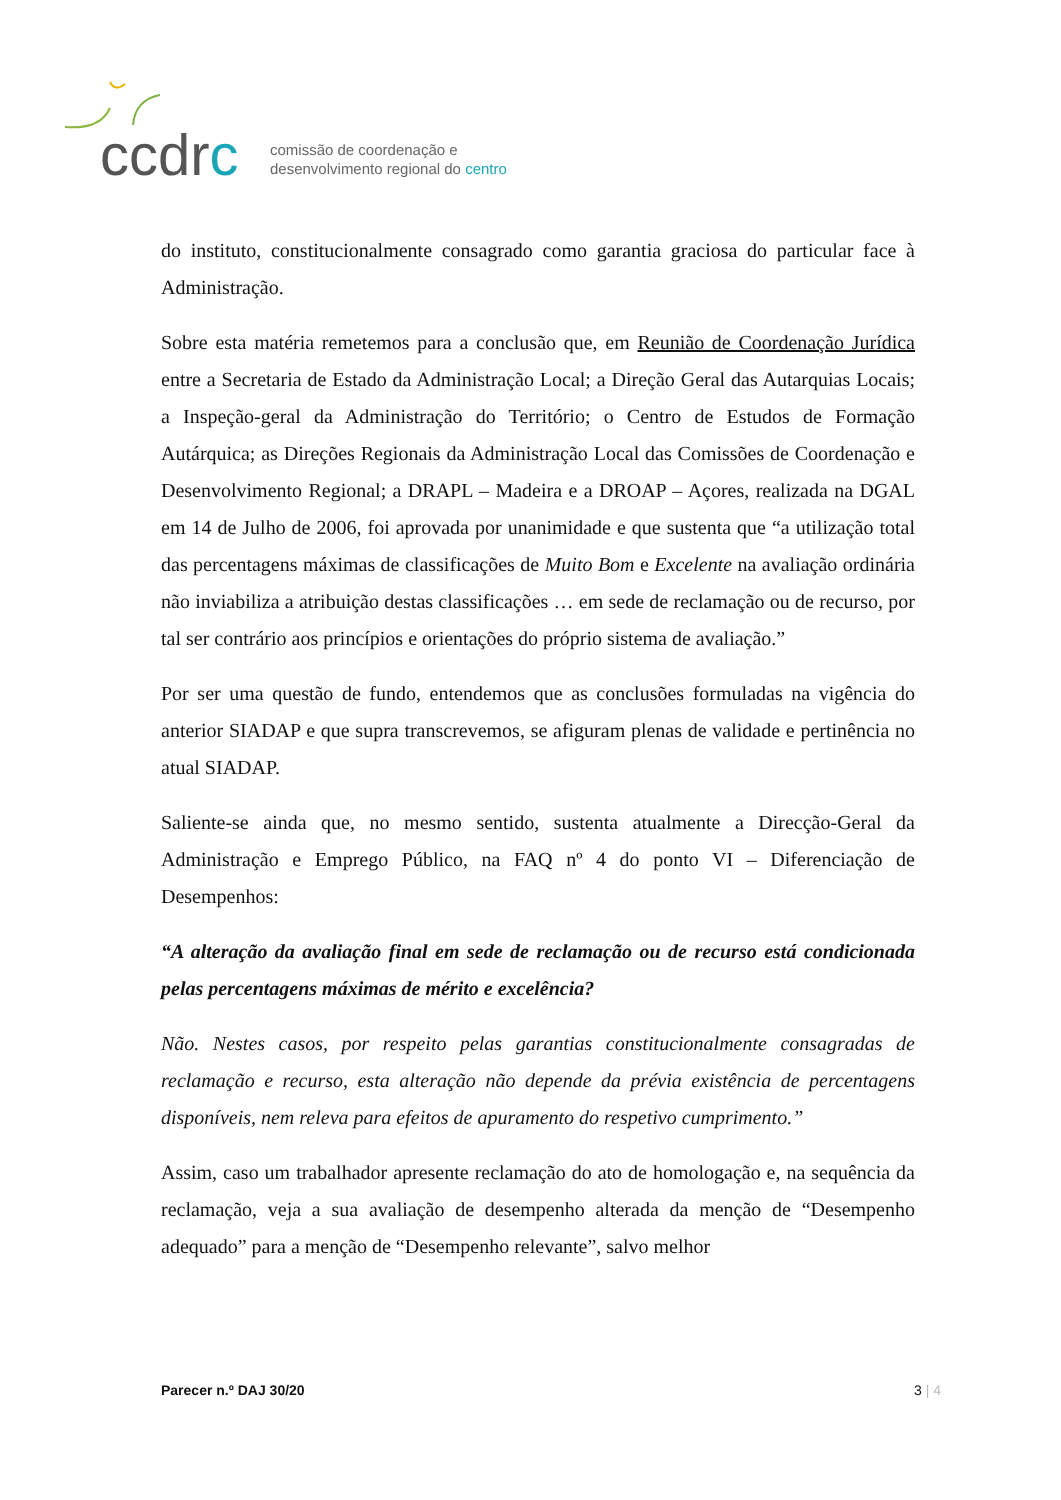ccdrc
comissão de coordenação e
desenvolvimento regional do centro
do instituto, constitucionalmente consagrado como garantia graciosa do particular face à Administração.
Sobre esta matéria remetemos para a conclusão que, em Reunião de Coordenação Jurídica entre a Secretaria de Estado da Administração Local; a Direção Geral das Autarquias Locais; a Inspeção-geral da Administração do Território; o Centro de Estudos de Formação Autárquica; as Direções Regionais da Administração Local das Comissões de Coordenação e Desenvolvimento Regional; a DRAPL – Madeira e a DROAP – Açores, realizada na DGAL em 14 de Julho de 2006, foi aprovada por unanimidade e que sustenta que “a utilização total das percentagens máximas de classificações de Muito Bom e Excelente na avaliação ordinária não inviabiliza a atribuição destas classificações … em sede de reclamação ou de recurso, por tal ser contrário aos princípios e orientações do próprio sistema de avaliação.”
Por ser uma questão de fundo, entendemos que as conclusões formuladas na vigência do anterior SIADAP e que supra transcrevemos, se afiguram plenas de validade e pertinência no atual SIADAP.
Saliente-se ainda que, no mesmo sentido, sustenta atualmente a Direcção-Geral da Administração e Emprego Público, na FAQ nº 4 do ponto VI – Diferenciação de Desempenhos:
“A alteração da avaliação final em sede de reclamação ou de recurso está condicionada pelas percentagens máximas de mérito e excelência?
Não. Nestes casos, por respeito pelas garantias constitucionalmente consagradas de reclamação e recurso, esta alteração não depende da prévia existência de percentagens disponíveis, nem releva para efeitos de apuramento do respetivo cumprimento.”
Assim, caso um trabalhador apresente reclamação do ato de homologação e, na sequência da reclamação, veja a sua avaliação de desempenho alterada da menção de “Desempenho adequado” para a menção de “Desempenho relevante”, salvo melhor
Parecer n.º DAJ 30/20 3 | 4